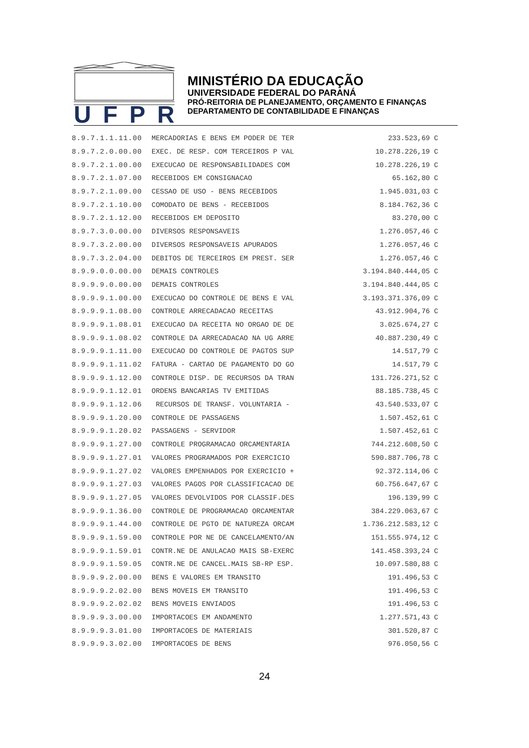UFPR
MINISTÉRIO DA EDUCAÇÃO
UNIVERSIDADE FEDERAL DO PARANÁ
PRÓ-REITORIA DE PLANEJAMENTO, ORÇAMENTO E FINANÇAS
DEPARTAMENTO DE CONTABILIDADE E FINANÇAS
| 8.9.7.1.1.11.00 | MERCADORIAS E BENS EM PODER DE TER | 233.523,69 C |
| 8.9.7.2.0.00.00 | EXEC. DE RESP. COM TERCEIROS P VAL | 10.278.226,19 C |
| 8.9.7.2.1.00.00 | EXECUCAO DE RESPONSABILIDADES COM | 10.278.226,19 C |
| 8.9.7.2.1.07.00 | RECEBIDOS EM CONSIGNACAO | 65.162,80 C |
| 8.9.7.2.1.09.00 | CESSAO DE USO - BENS RECEBIDOS | 1.945.031,03 C |
| 8.9.7.2.1.10.00 | COMODATO DE BENS - RECEBIDOS | 8.184.762,36 C |
| 8.9.7.2.1.12.00 | RECEBIDOS EM DEPOSITO | 83.270,00 C |
| 8.9.7.3.0.00.00 | DIVERSOS RESPONSAVEIS | 1.276.057,46 C |
| 8.9.7.3.2.00.00 | DIVERSOS RESPONSAVEIS APURADOS | 1.276.057,46 C |
| 8.9.7.3.2.04.00 | DEBITOS DE TERCEIROS EM PREST. SER | 1.276.057,46 C |
| 8.9.9.0.0.00.00 | DEMAIS CONTROLES | 3.194.840.444,05 C |
| 8.9.9.9.0.00.00 | DEMAIS CONTROLES | 3.194.840.444,05 C |
| 8.9.9.9.1.00.00 | EXECUCAO DO CONTROLE DE BENS E VAL | 3.193.371.376,09 C |
| 8.9.9.9.1.08.00 | CONTROLE ARRECADACAO RECEITAS | 43.912.904,76 C |
| 8.9.9.9.1.08.01 | EXECUCAO DA RECEITA NO ORGAO DE DE | 3.025.674,27 C |
| 8.9.9.9.1.08.02 | CONTROLE DA ARRECADACAO NA UG ARRE | 40.887.230,49 C |
| 8.9.9.9.1.11.00 | EXECUCAO DO CONTROLE DE PAGTOS SUP | 14.517,79 C |
| 8.9.9.9.1.11.02 | FATURA - CARTAO DE PAGAMENTO DO GO | 14.517,79 C |
| 8.9.9.9.1.12.00 | CONTROLE DISP. DE RECURSOS DA TRAN | 131.726.271,52 C |
| 8.9.9.9.1.12.01 | ORDENS BANCARIAS TV EMITIDAS | 88.185.738,45 C |
| 8.9.9.9.1.12.06 | RECURSOS DE TRANSF. VOLUNTARIA - | 43.540.533,07 C |
| 8.9.9.9.1.20.00 | CONTROLE DE PASSAGENS | 1.507.452,61 C |
| 8.9.9.9.1.20.02 | PASSAGENS - SERVIDOR | 1.507.452,61 C |
| 8.9.9.9.1.27.00 | CONTROLE PROGRAMACAO ORCAMENTARIA | 744.212.608,50 C |
| 8.9.9.9.1.27.01 | VALORES PROGRAMADOS POR EXERCICIO | 590.887.706,78 C |
| 8.9.9.9.1.27.02 | VALORES EMPENHADOS POR EXERCICIO + | 92.372.114,06 C |
| 8.9.9.9.1.27.03 | VALORES PAGOS POR CLASSIFICACAO DE | 60.756.647,67 C |
| 8.9.9.9.1.27.05 | VALORES DEVOLVIDOS POR CLASSIF.DES | 196.139,99 C |
| 8.9.9.9.1.36.00 | CONTROLE DE PROGRAMACAO ORCAMENTAR | 384.229.063,67 C |
| 8.9.9.9.1.44.00 | CONTROLE DE PGTO DE NATUREZA ORCAM | 1.736.212.583,12 C |
| 8.9.9.9.1.59.00 | CONTROLE POR NE DE CANCELAMENTO/AN | 151.555.974,12 C |
| 8.9.9.9.1.59.01 | CONTR.NE DE ANULACAO MAIS SB-EXERC | 141.458.393,24 C |
| 8.9.9.9.1.59.05 | CONTR.NE DE CANCEL.MAIS SB-RP ESP. | 10.097.580,88 C |
| 8.9.9.9.2.00.00 | BENS E VALORES EM TRANSITO | 191.496,53 C |
| 8.9.9.9.2.02.00 | BENS MOVEIS EM TRANSITO | 191.496,53 C |
| 8.9.9.9.2.02.02 | BENS MOVEIS ENVIADOS | 191.496,53 C |
| 8.9.9.9.3.00.00 | IMPORTACOES EM ANDAMENTO | 1.277.571,43 C |
| 8.9.9.9.3.01.00 | IMPORTACOES DE MATERIAIS | 301.520,87 C |
| 8.9.9.9.3.02.00 | IMPORTACOES DE BENS | 976.050,56 C |
24